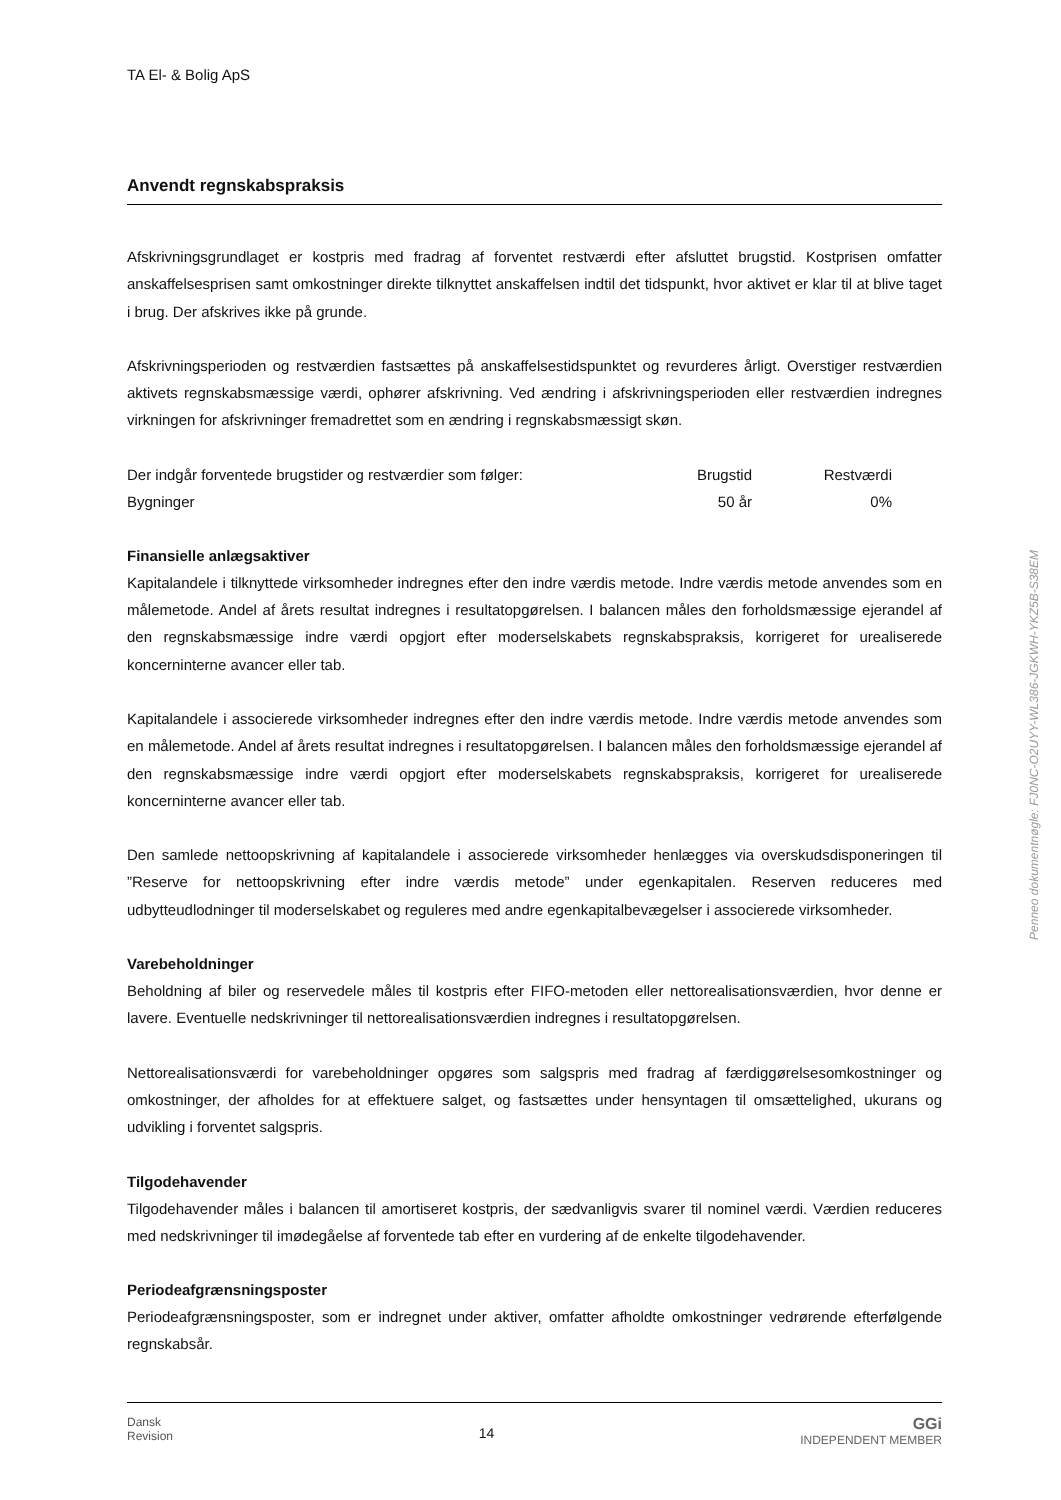TA El- & Bolig ApS
Anvendt regnskabspraksis
Afskrivningsgrundlaget er kostpris med fradrag af forventet restværdi efter afsluttet brugstid. Kostprisen omfatter anskaffelsesprisen samt omkostninger direkte tilknyttet anskaffelsen indtil det tidspunkt, hvor aktivet er klar til at blive taget i brug. Der afskrives ikke på grunde.
Afskrivningsperioden og restværdien fastsættes på anskaffelsestidspunktet og revurderes årligt. Overstiger restværdien aktivets regnskabsmæssige værdi, ophører afskrivning. Ved ændring i afskrivningsperioden eller restværdien indregnes virkningen for afskrivninger fremadrettet som en ændring i regnskabsmæssigt skøn.
| Der indgår forventede brugstider og restværdier som følger: | Brugstid | Restværdi |
| Bygninger | 50 år | 0% |
Finansielle anlægsaktiver
Kapitalandele i tilknyttede virksomheder indregnes efter den indre værdis metode. Indre værdis metode anvendes som en målemetode. Andel af årets resultat indregnes i resultatopgørelsen. I balancen måles den forholdsmæssige ejerandel af den regnskabsmæssige indre værdi opgjort efter moderselskabets regnskabspraksis, korrigeret for urealiserede koncerninterne avancer eller tab.
Kapitalandele i associerede virksomheder indregnes efter den indre værdis metode. Indre værdis metode anvendes som en målemetode. Andel af årets resultat indregnes i resultatopgørelsen. I balancen måles den forholdsmæssige ejerandel af den regnskabsmæssige indre værdi opgjort efter moderselskabets regnskabspraksis, korrigeret for urealiserede koncerninterne avancer eller tab.
Den samlede nettoopskrivning af kapitalandele i associerede virksomheder henlægges via overskudsdisponeringen til ”Reserve for nettoopskrivning efter indre værdis metode” under egenkapitalen. Reserven reduceres med udbytteudlodninger til moderselskabet og reguleres med andre egenkapitalbevægelser i associerede virksomheder.
Varebeholdninger
Beholdning af biler og reservedele måles til kostpris efter FIFO-metoden eller nettorealisationsværdien, hvor denne er lavere. Eventuelle nedskrivninger til nettorealisationsværdien indregnes i resultatopgørelsen.
Nettorealisationsværdi for varebeholdninger opgøres som salgspris med fradrag af færdiggørelsesomkostninger og omkostninger, der afholdes for at effektuere salget, og fastsættes under hensyntagen til omsættelighed, ukurans og udvikling i forventet salgspris.
Tilgodehavender
Tilgodehavender måles i balancen til amortiseret kostpris, der sædvanligvis svarer til nominel værdi. Værdien reduceres med nedskrivninger til imødegåelse af forventede tab efter en vurdering af de enkelte tilgodehavender.
Periodeafgrænsningsposter
Periodeafgrænsningsposter, som er indregnet under aktiver, omfatter afholdte omkostninger vedrørende efterfølgende regnskabsår.
Dansk
Revision
14
GGi
INDEPENDENT MEMBER
Penneo dokumentnøgle: FJ0NC-O2UYY-WL386-JGKWH-YKZ5B-S38EM